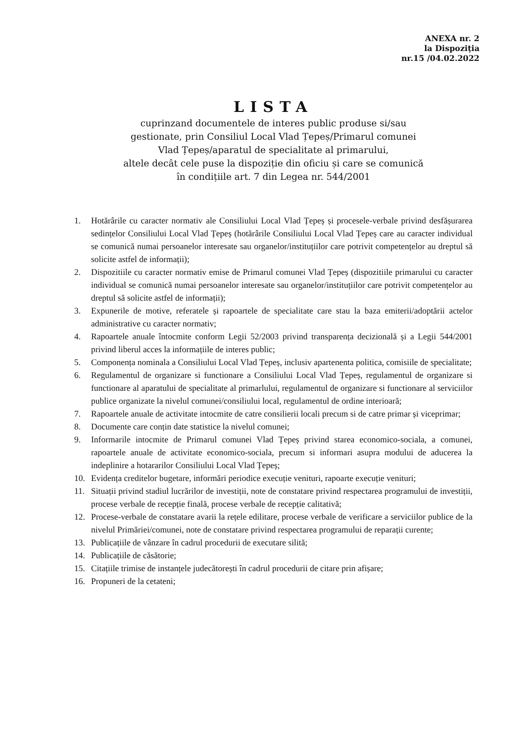ANEXA nr. 2
la Dispoziția
nr.15 /04.02.2022
LISTA
cuprinzand documentele de interes public produse si/sau
gestionate, prin Consiliul Local Vlad Țepeș/Primarul comunei
Vlad Țepeș/aparatul de specialitate al primarului,
altele decât cele puse la dispoziție din oficiu și care se comunică
în condițiile art. 7 din Legea nr. 544/2001
1. Hotărârile cu caracter normativ ale Consiliului Local Vlad Țepeș și procesele-verbale privind desfășurarea sedințelor Consiliului Local Vlad Țepeș (hotărârile Consiliului Local Vlad Țepeș care au caracter individual se comunică numai persoanelor interesate sau organelor/instituțiilor care potrivit competențelor au dreptul să solicite astfel de informații);
2. Dispozitiile cu caracter normativ emise de Primarul comunei Vlad Țepeș (dispozitiile primarului cu caracter individual se comunică numai persoanelor interesate sau organelor/instituțiilor care potrivit competențelor au dreptul să solicite astfel de informații);
3. Expunerile de motive, referatele și rapoartele de specialitate care stau la baza emiterii/adoptării actelor administrative cu caracter normativ;
4. Rapoartele anuale întocmite conform Legii 52/2003 privind transparența decizională și a Legii 544/2001 privind liberul acces la informațiile de interes public;
5. Componența nominala a Consiliului Local Vlad Țepeș, inclusiv apartenenta politica, comisiile de specialitate;
6. Regulamentul de organizare si functionare a Consiliului Local Vlad Țepeș, regulamentul de organizare si functionare al aparatului de specialitate al primarlului, regulamentul de organizare si functionare al serviciilor publice organizate la nivelul comunei/consiliului local, regulamentul de ordine interioară;
7. Rapoartele anuale de activitate intocmite de catre consilierii locali precum si de catre primar și viceprimar;
8. Documente care conțin date statistice la nivelul comunei;
9. Informarile intocmite de Primarul comunei Vlad Țepeș privind starea economico-sociala, a comunei, rapoartele anuale de activitate economico-sociala, precum si informari asupra modului de aducerea la indeplinire a hotararilor Consiliului Local Vlad Țepeș;
10. Evidența creditelor bugetare, informări periodice execuție venituri, rapoarte execuție venituri;
11. Situații privind stadiul lucrărilor de investiții, note de constatare privind respectarea programului de investiții, procese verbale de recepție finală, procese verbale de recepție calitativă;
12. Procese-verbale de constatare avarii la rețele edilitare, procese verbale de verificare a serviciilor publice de la nivelul Primăriei/comunei, note de constatare privind respectarea programului de reparații curente;
13. Publicațiile de vânzare în cadrul procedurii de executare silită;
14. Publicațiile de căsătorie;
15. Citațiile trimise de instanțele judecătorești în cadrul procedurii de citare prin afișare;
16. Propuneri de la cetateni;